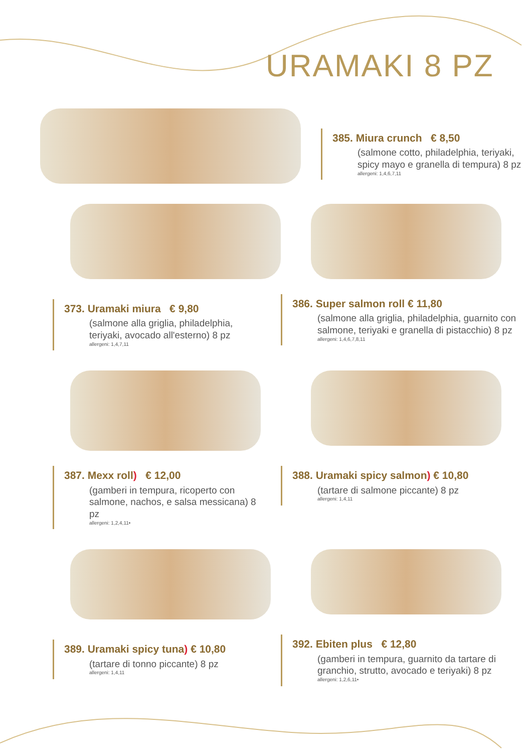URAMAKI 8 PZ
385. Miura crunch € 8,50
(salmone cotto, philadelphia, teriyaki, spicy mayo e granella di tempura) 8 pz
allergeni: 1,4,6,7,11
373. Uramaki miura € 9,80
(salmone alla griglia, philadelphia, teriyaki, avocado all'esterno) 8 pz
allergeni: 1,4,7,11
386. Super salmon roll € 11,80
(salmone alla griglia, philadelphia, guarnito con salmone, teriyaki e granella di pistacchio) 8 pz
allergeni: 1,4,6,7,8,11
387. Mexx roll) € 12,00
(gamberi in tempura, ricoperto con salmone, nachos, e salsa messicana) 8 pz
allergeni: 1,2,4,11•
388. Uramaki spicy salmon) € 10,80
(tartare di salmone piccante) 8 pz
allergeni: 1,4,11
389. Uramaki spicy tuna) € 10,80
(tartare di tonno piccante) 8 pz
allergeni: 1,4,11
392. Ebiten plus € 12,80
(gamberi in tempura, guarnito da tartare di granchio, strutto, avocado e teriyaki) 8 pz
allergeni: 1,2,6,11•